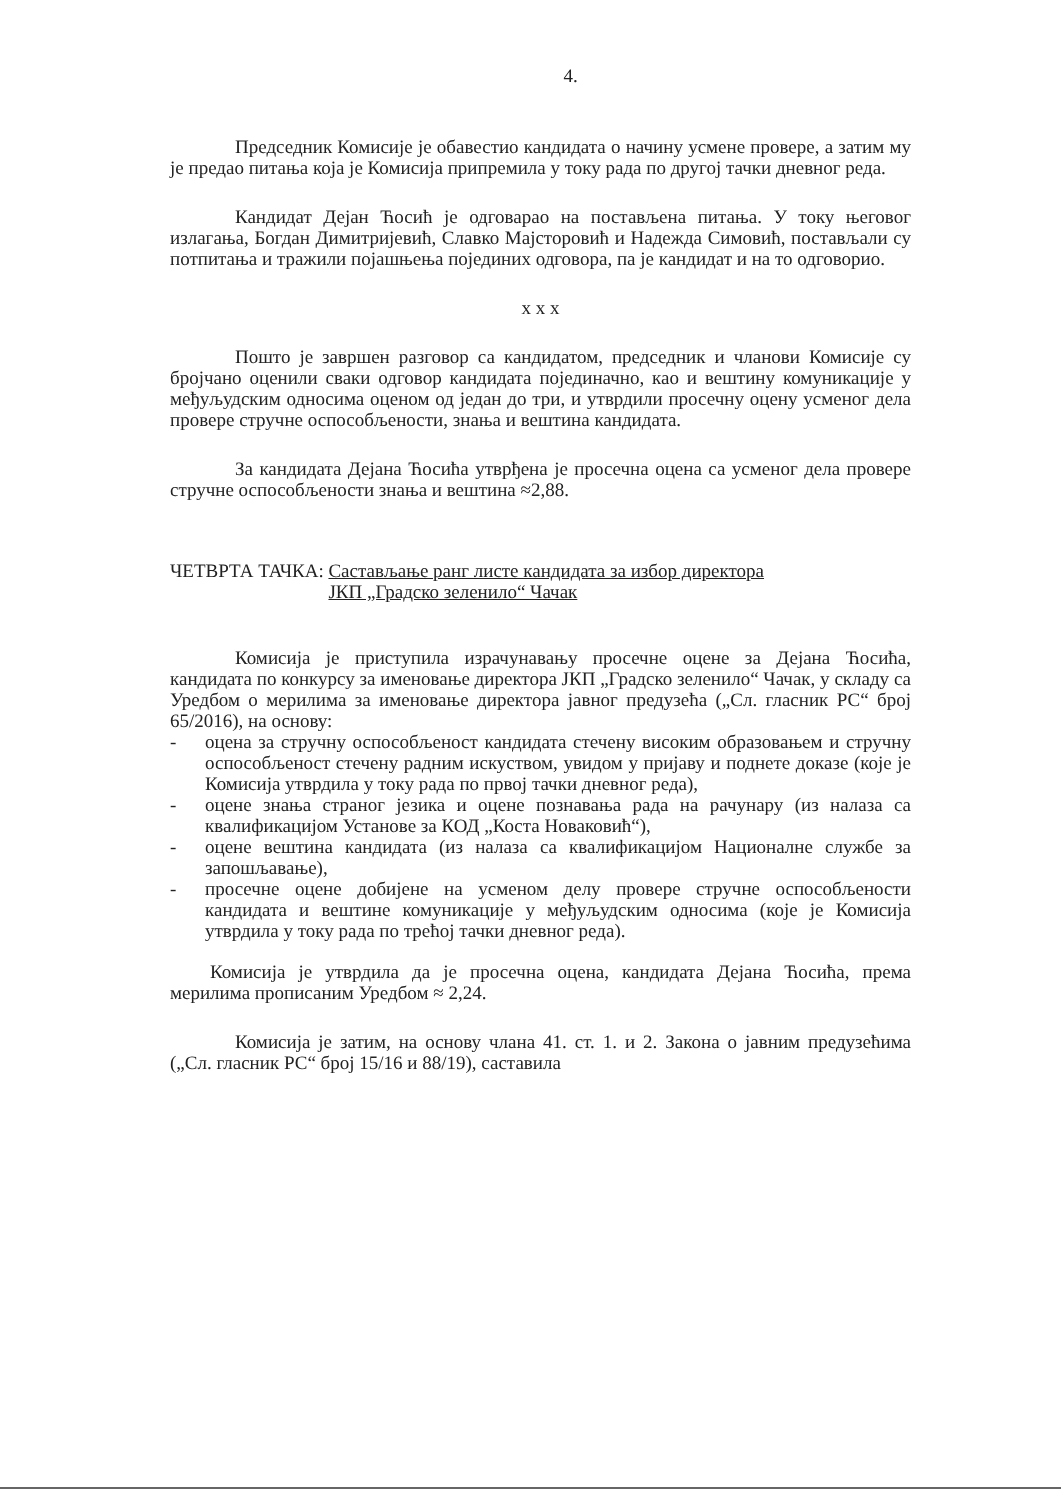4.
Председник Комисије је обавестио кандидата о начину усмене провере, а затим му је предао питања која је Комисија припремила у току рада по другој тачки дневног реда.
Кандидат Дејан Ћосић је одговарао на постављена питања. У току његовог излагања, Богдан Димитријевић, Славко Мајсторовић и Надежда Симовић, постављали су потпитања и тражили појашњења појединих одговора, па је кандидат и на то одговорио.
x x x
Пошто је завршен разговор са кандидатом, председник и чланови Комисије су бројчано оценили сваки одговор кандидата појединачно, као и вештину комуникације у међуљудским односима оценом од један до три, и утврдили просечну оцену усменог дела провере стручне оспособљености, знања и вештина кандидата.
За кандидата Дејана Ћосића утврђена је просечна оцена са усменог дела провере стручне оспособљености знања и вештина ≈2,88.
ЧЕТВРТА ТАЧКА: Састављање ранг листе кандидата за избор директора
ЈКП „Градско зеленило“ Чачак
Комисија је приступила израчунавању просечне оцене за Дејана Ћосића, кандидата по конкурсу за именовање директора ЈКП „Градско зеленило“ Чачак, у складу са Уредбом о мерилима за именовање директора јавног предузећа („Сл. гласник РС“ број 65/2016), на основу:
- оцена за стручну оспособљеност кандидата стечену високим образовањем и стручну оспособљеност стечену радним искуством, увидом у пријаву и поднете доказе (које је Комисија утврдила у току рада по првој тачки дневног реда),
- оцене знања страног језика и оцене познавања рада на рачунару (из налаза са квалификацијом Установе за КОД „Коста Новаковић“),
- оцене вештина кандидата (из налаза са квалификацијом Националне службе за запошљавање),
- просечне оцене добијене на усменом делу провере стручне оспособљености кандидата и вештине комуникације у међуљудским односима (које је Комисија утврдила у току рада по трећој тачки дневног реда).
Комисија је утврдила да је просечна оцена, кандидата Дејана Ћосића, према мерилима прописаним Уредбом ≈ 2,24.
Комисија је затим, на основу члана 41. ст. 1. и 2. Закона о јавним предузећима („Сл. гласник РС“ број 15/16 и 88/19), саставила